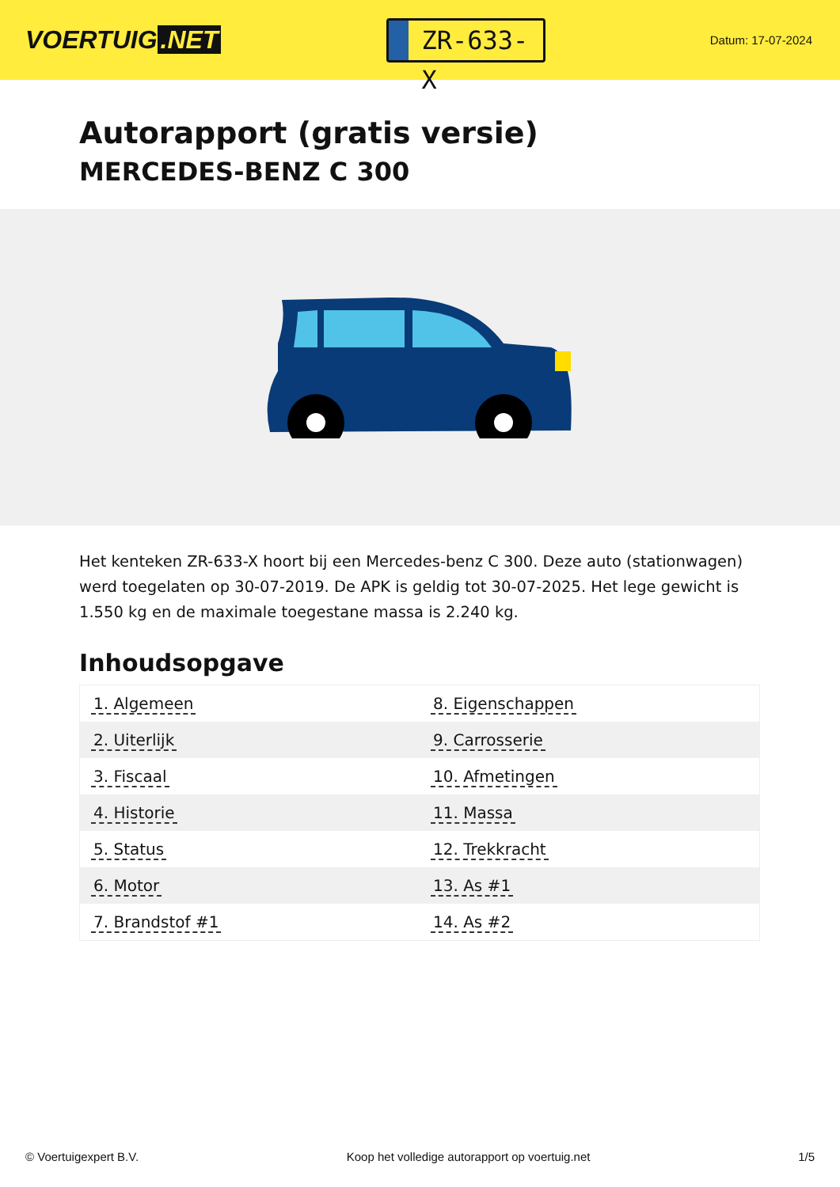VOERTUIG.NET
ZR-633-X
Datum: 17-07-2024
Autorapport (gratis versie)
MERCEDES-BENZ C 300
Het kenteken ZR-633-X hoort bij een Mercedes-benz C 300. Deze auto (stationwagen) werd toegelaten op 30-07-2019. De APK is geldig tot 30-07-2025. Het lege gewicht is 1.550 kg en de maximale toegestane massa is 2.240 kg.
Inhoudsopgave
| 1. Algemeen | 8. Eigenschappen |
| 2. Uiterlijk | 9. Carrosserie |
| 3. Fiscaal | 10. Afmetingen |
| 4. Historie | 11. Massa |
| 5. Status | 12. Trekkracht |
| 6. Motor | 13. As #1 |
| 7. Brandstof #1 | 14. As #2 |
© Voertuigexpert B.V. Koop het volledige autorapport op voertuig.net 1/5